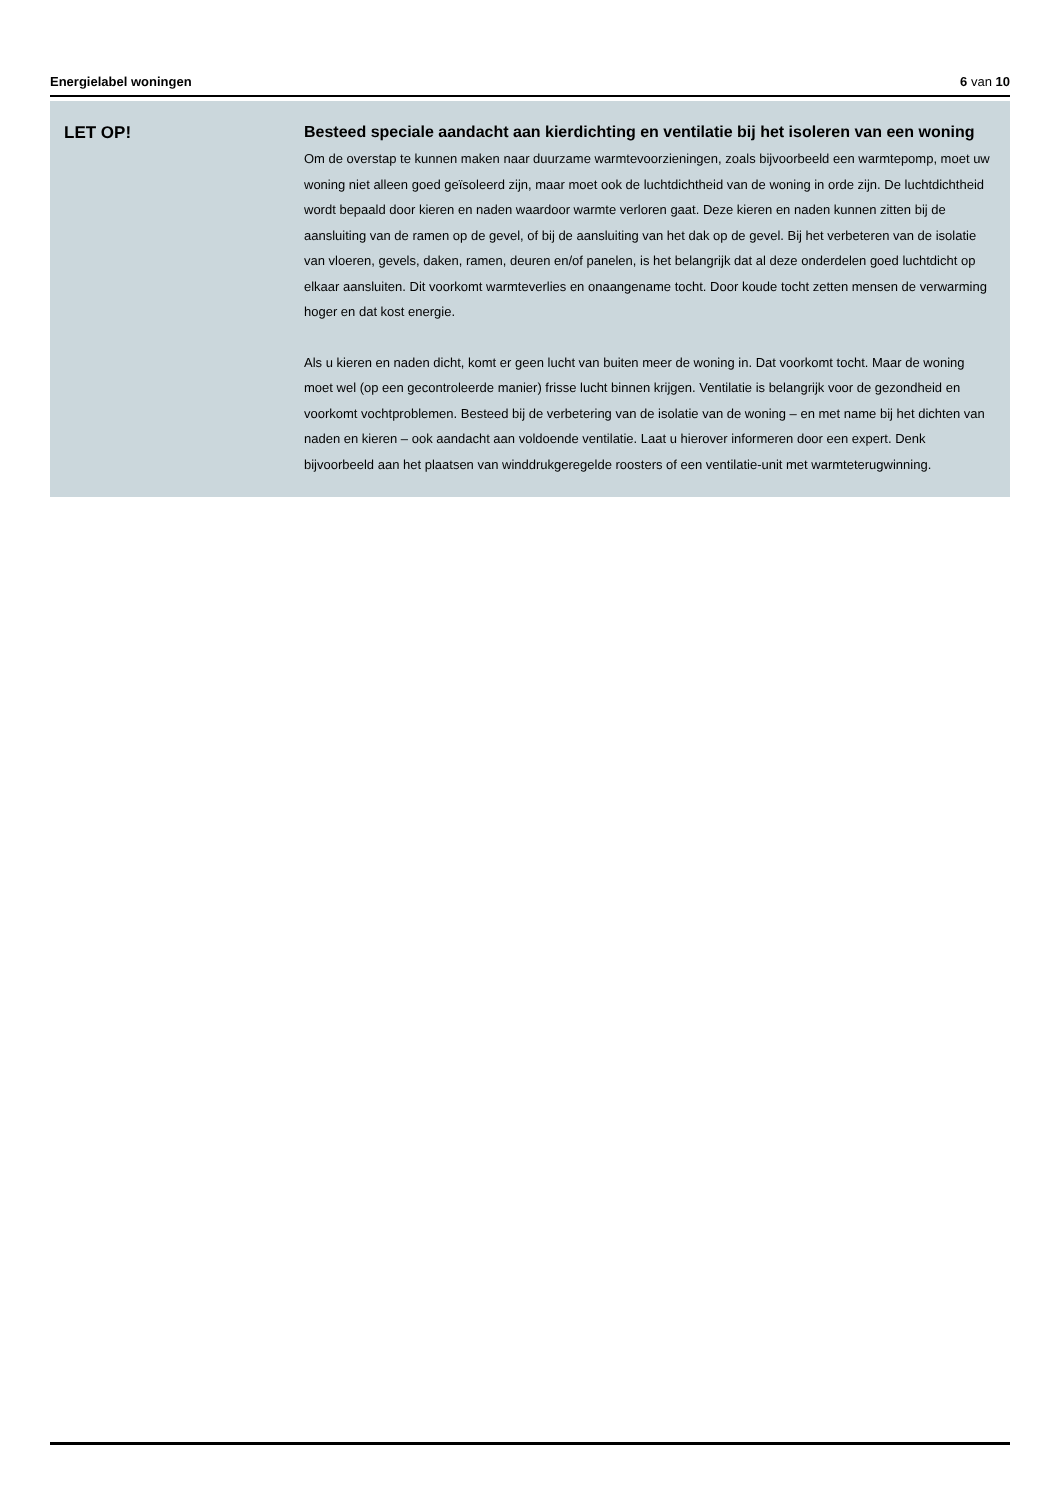Energielabel woningen 6 van 10
LET OP!
Besteed speciale aandacht aan kierdichting en ventilatie bij het isoleren van een woning
Om de overstap te kunnen maken naar duurzame warmtevoorzieningen, zoals bijvoorbeeld een warmtepomp, moet uw woning niet alleen goed geïsoleerd zijn, maar moet ook de luchtdichtheid van de woning in orde zijn. De luchtdichtheid wordt bepaald door kieren en naden waardoor warmte verloren gaat. Deze kieren en naden kunnen zitten bij de aansluiting van de ramen op de gevel, of bij de aansluiting van het dak op de gevel. Bij het verbeteren van de isolatie van vloeren, gevels, daken, ramen, deuren en/of panelen, is het belangrijk dat al deze onderdelen goed luchtdicht op elkaar aansluiten. Dit voorkomt warmteverlies en onaangename tocht. Door koude tocht zetten mensen de verwarming hoger en dat kost energie.
Als u kieren en naden dicht, komt er geen lucht van buiten meer de woning in. Dat voorkomt tocht. Maar de woning moet wel (op een gecontroleerde manier) frisse lucht binnen krijgen. Ventilatie is belangrijk voor de gezondheid en voorkomt vochtproblemen. Besteed bij de verbetering van de isolatie van de woning – en met name bij het dichten van naden en kieren – ook aandacht aan voldoende ventilatie. Laat u hierover informeren door een expert. Denk bijvoorbeeld aan het plaatsen van winddrukgeregelde roosters of een ventilatie-unit met warmteterugwinning.